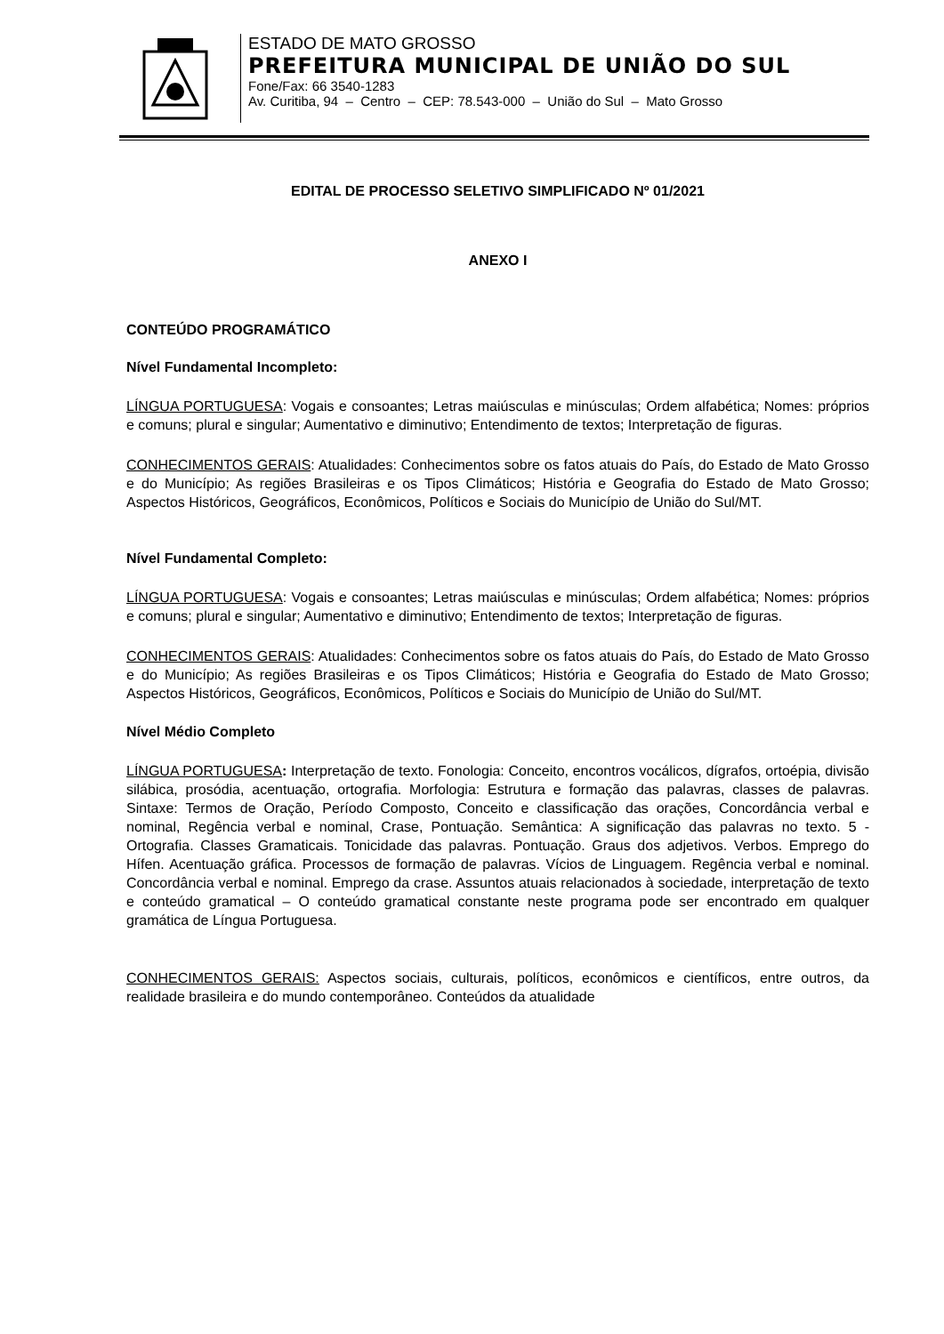ESTADO DE MATO GROSSO
PREFEITURA MUNICIPAL DE UNIÃO DO SUL
Fone/Fax: 66 3540-1283
Av. Curitiba, 94 – Centro – CEP: 78.543-000 – União do Sul – Mato Grosso
EDITAL DE PROCESSO SELETIVO SIMPLIFICADO Nº 01/2021
ANEXO I
CONTEÚDO PROGRAMÁTICO
Nível Fundamental Incompleto:
LÍNGUA PORTUGUESA: Vogais e consoantes; Letras maiúsculas e minúsculas; Ordem alfabética; Nomes: próprios e comuns; plural e singular; Aumentativo e diminutivo; Entendimento de textos; Interpretação de figuras.
CONHECIMENTOS GERAIS: Atualidades: Conhecimentos sobre os fatos atuais do País, do Estado de Mato Grosso e do Município; As regiões Brasileiras e os Tipos Climáticos; História e Geografia do Estado de Mato Grosso; Aspectos Históricos, Geográficos, Econômicos, Políticos e Sociais do Município de União do Sul/MT.
Nível Fundamental Completo:
LÍNGUA PORTUGUESA: Vogais e consoantes; Letras maiúsculas e minúsculas; Ordem alfabética; Nomes: próprios e comuns; plural e singular; Aumentativo e diminutivo; Entendimento de textos; Interpretação de figuras.
CONHECIMENTOS GERAIS: Atualidades: Conhecimentos sobre os fatos atuais do País, do Estado de Mato Grosso e do Município; As regiões Brasileiras e os Tipos Climáticos; História e Geografia do Estado de Mato Grosso; Aspectos Históricos, Geográficos, Econômicos, Políticos e Sociais do Município de União do Sul/MT.
Nível Médio Completo
LÍNGUA PORTUGUESA: Interpretação de texto. Fonologia: Conceito, encontros vocálicos, dígrafos, ortoépia, divisão silábica, prosódia, acentuação, ortografia. Morfologia: Estrutura e formação das palavras, classes de palavras. Sintaxe: Termos de Oração, Período Composto, Conceito e classificação das orações, Concordância verbal e nominal, Regência verbal e nominal, Crase, Pontuação. Semântica: A significação das palavras no texto. 5 - Ortografia. Classes Gramaticais. Tonicidade das palavras. Pontuação. Graus dos adjetivos. Verbos. Emprego do Hífen. Acentuação gráfica. Processos de formação de palavras. Vícios de Linguagem. Regência verbal e nominal. Concordância verbal e nominal. Emprego da crase. Assuntos atuais relacionados à sociedade, interpretação de texto e conteúdo gramatical – O conteúdo gramatical constante neste programa pode ser encontrado em qualquer gramática de Língua Portuguesa.
CONHECIMENTOS GERAIS: Aspectos sociais, culturais, políticos, econômicos e científicos, entre outros, da realidade brasileira e do mundo contemporâneo. Conteúdos da atualidade